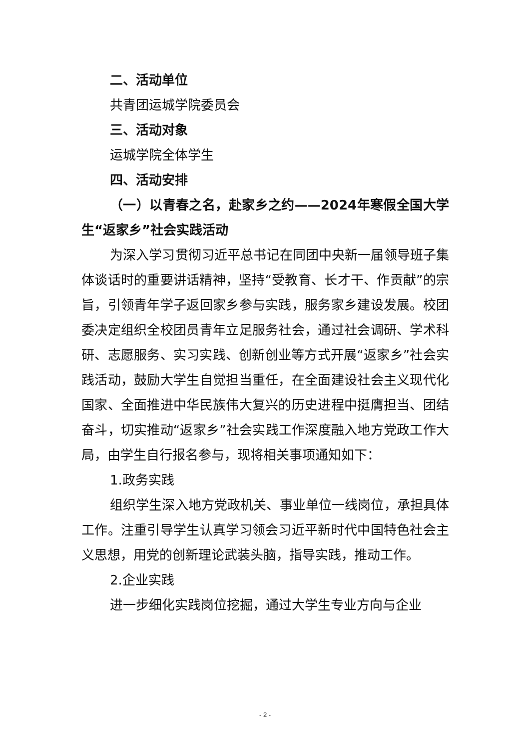二、活动单位
共青团运城学院委员会
三、活动对象
运城学院全体学生
四、活动安排
（一）以青春之名，赴家乡之约——2024年寒假全国大学生“返家乡”社会实践活动
为深入学习贯彻习近平总书记在同团中央新一届领导班子集体谈话时的重要讲话精神，坚持“受教育、长才干、作贡献”的宗旨，引领青年学子返回家乡参与实践，服务家乡建设发展。校团委决定组织全校团员青年立足服务社会，通过社会调研、学术科研、志愿服务、实习实践、创新创业等方式开展“返家乡”社会实践活动，鼓励大学生自觉担当重任，在全面建设社会主义现代化国家、全面推进中华民族伟大复兴的历史进程中挺膺担当、团结奋斗，切实推动“返家乡”社会实践工作深度融入地方党政工作大局，由学生自行报名参与，现将相关事项通知如下：
1.政务实践
组织学生深入地方党政机关、事业单位一线岗位，承担具体工作。注重引导学生认真学习领会习近平新时代中国特色社会主义思想，用党的创新理论武装头脑，指导实践，推动工作。
2.企业实践
进一步细化实践岗位挖掘，通过大学生专业方向与企业
- 2 -